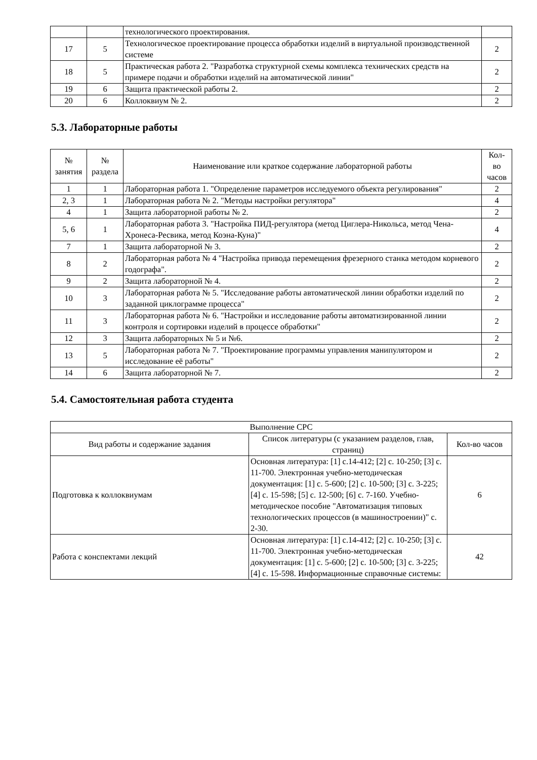| | | технологического проектирования. | |
| 17 | 5 | Технологическое проектирование процесса обработки изделий в виртуальной производственной системе | 2 |
| 18 | 5 | Практическая работа 2. "Разработка структурной схемы комплекса технических средств на примере подачи и обработки изделий на автоматической линии" | 2 |
| 19 | 6 | Защита практической работы 2. | 2 |
| 20 | 6 | Коллоквиум № 2. | 2 |
5.3. Лабораторные работы
| № занятия | № раздела | Наименование или краткое содержание лабораторной работы | Кол- во часов |
| --- | --- | --- | --- |
| 1 | 1 | Лабораторная работа 1. "Определение параметров исследуемого объекта регулирования" | 2 |
| 2, 3 | 1 | Лабораторная работа № 2. "Методы настройки регулятора" | 4 |
| 4 | 1 | Защита лабораторной работы № 2. | 2 |
| 5, 6 | 1 | Лабораторная работа 3. "Настройка ПИД-регулятора (метод Циглера-Никольса, метод Чена-Хронеса-Ресвика, метод Коэна-Куна)" | 4 |
| 7 | 1 | Защита лабораторной № 3. | 2 |
| 8 | 2 | Лабораторная работа № 4 "Настройка привода перемещения фрезерного станка методом корневого годографа". | 2 |
| 9 | 2 | Защита лабораторной № 4. | 2 |
| 10 | 3 | Лабораторная работа № 5. "Исследование работы автоматической линии обработки изделий по заданной циклограмме процесса" | 2 |
| 11 | 3 | Лабораторная работа № 6. "Настройки и исследование работы автоматизированной линии контроля и сортировки изделий в процессе обработки" | 2 |
| 12 | 3 | Защита лабораторных № 5 и №6. | 2 |
| 13 | 5 | Лабораторная работа № 7. "Проектирование программы управления манипулятором и исследование её работы" | 2 |
| 14 | 6 | Защита лабораторной № 7. | 2 |
5.4. Самостоятельная работа студента
| Выполнение СРС | | |
| Вид работы и содержание задания | Список литературы (с указанием разделов, глав, страниц) | Кол-во часов |
| Подготовка к коллоквиумам | Основная литература: [1] с.14-412; [2] с. 10-250; [3] с. 11-700. Электронная учебно-методическая документация: [1] с. 5-600; [2] с. 10-500; [3] с. 3-225; [4] с. 15-598; [5] с. 12-500; [6] с. 7-160. Учебно-методическое пособие "Автоматизация типовых технологических процессов (в машиностроении)" с. 2-30. | 6 |
| Работа с конспектами лекций | Основная литература: [1] с.14-412; [2] с. 10-250; [3] с. 11-700. Электронная учебно-методическая документация: [1] с. 5-600; [2] с. 10-500; [3] с. 3-225; [4] с. 15-598. Информационные справочные системы: | 42 |